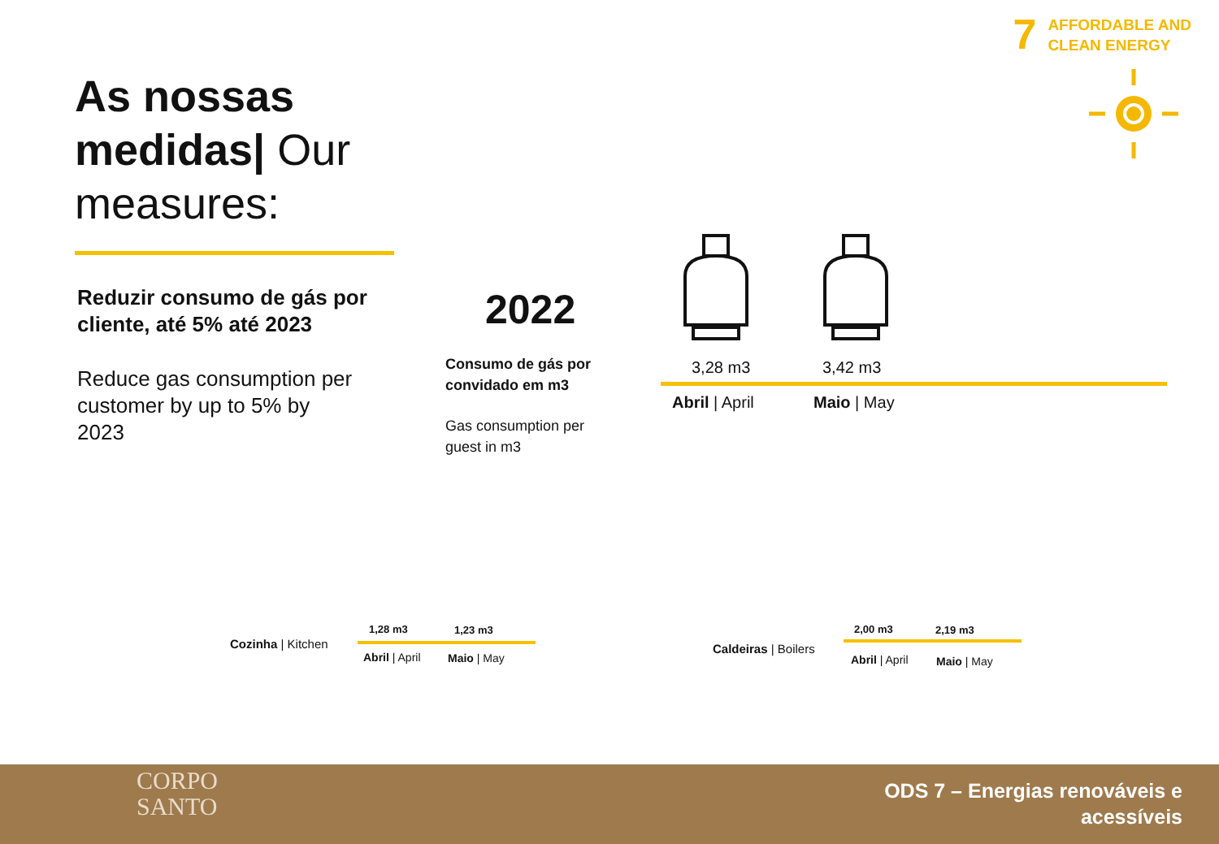7 AFFORDABLE AND
CLEAN ENERGY
As nossas
medidas| Our
measures:
Reduzir consumo de gás por
cliente, até 5% até 2023
Reduce gas consumption per
customer by up to 5% by
2023
2022
Consumo de gás por
convidado em m3
Gas consumption per
guest in m3
3,28 m3 3,42 m3
Abril | April Maio | May
Cozinha | Kitchen
1,28 m3 1,23 m3
Abril | April Maio | May
Caldeiras | Boilers
2,00 m3 2,19 m3
Abril | April Maio | May
CORPO
SANTO
ODS 7 – Energias renováveis e
acessíveis